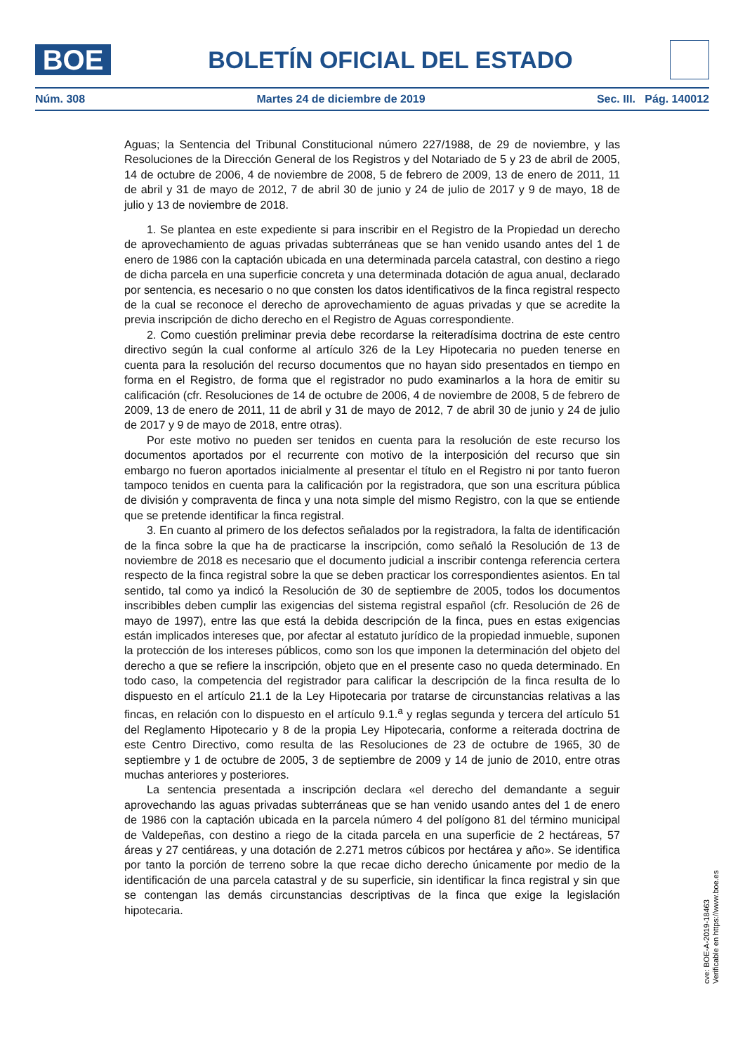BOE
BOLETÍN OFICIAL DEL ESTADO
Núm. 308 Martes 24 de diciembre de 2019 Sec. III. Pág. 140012
Aguas; la Sentencia del Tribunal Constitucional número 227/1988, de 29 de noviembre, y las Resoluciones de la Dirección General de los Registros y del Notariado de 5 y 23 de abril de 2005, 14 de octubre de 2006, 4 de noviembre de 2008, 5 de febrero de 2009, 13 de enero de 2011, 11 de abril y 31 de mayo de 2012, 7 de abril 30 de junio y 24 de julio de 2017 y 9 de mayo, 18 de julio y 13 de noviembre de 2018.
1. Se plantea en este expediente si para inscribir en el Registro de la Propiedad un derecho de aprovechamiento de aguas privadas subterráneas que se han venido usando antes del 1 de enero de 1986 con la captación ubicada en una determinada parcela catastral, con destino a riego de dicha parcela en una superficie concreta y una determinada dotación de agua anual, declarado por sentencia, es necesario o no que consten los datos identificativos de la finca registral respecto de la cual se reconoce el derecho de aprovechamiento de aguas privadas y que se acredite la previa inscripción de dicho derecho en el Registro de Aguas correspondiente.
2. Como cuestión preliminar previa debe recordarse la reiteradísima doctrina de este centro directivo según la cual conforme al artículo 326 de la Ley Hipotecaria no pueden tenerse en cuenta para la resolución del recurso documentos que no hayan sido presentados en tiempo en forma en el Registro, de forma que el registrador no pudo examinarlos a la hora de emitir su calificación (cfr. Resoluciones de 14 de octubre de 2006, 4 de noviembre de 2008, 5 de febrero de 2009, 13 de enero de 2011, 11 de abril y 31 de mayo de 2012, 7 de abril 30 de junio y 24 de julio de 2017 y 9 de mayo de 2018, entre otras).
Por este motivo no pueden ser tenidos en cuenta para la resolución de este recurso los documentos aportados por el recurrente con motivo de la interposición del recurso que sin embargo no fueron aportados inicialmente al presentar el título en el Registro ni por tanto fueron tampoco tenidos en cuenta para la calificación por la registradora, que son una escritura pública de división y compraventa de finca y una nota simple del mismo Registro, con la que se entiende que se pretende identificar la finca registral.
3. En cuanto al primero de los defectos señalados por la registradora, la falta de identificación de la finca sobre la que ha de practicarse la inscripción, como señaló la Resolución de 13 de noviembre de 2018 es necesario que el documento judicial a inscribir contenga referencia certera respecto de la finca registral sobre la que se deben practicar los correspondientes asientos. En tal sentido, tal como ya indicó la Resolución de 30 de septiembre de 2005, todos los documentos inscribibles deben cumplir las exigencias del sistema registral español (cfr. Resolución de 26 de mayo de 1997), entre las que está la debida descripción de la finca, pues en estas exigencias están implicados intereses que, por afectar al estatuto jurídico de la propiedad inmueble, suponen la protección de los intereses públicos, como son los que imponen la determinación del objeto del derecho a que se refiere la inscripción, objeto que en el presente caso no queda determinado. En todo caso, la competencia del registrador para calificar la descripción de la finca resulta de lo dispuesto en el artículo 21.1 de la Ley Hipotecaria por tratarse de circunstancias relativas a las fincas, en relación con lo dispuesto en el artículo 9.1.<sup>a</sup> y reglas segunda y tercera del artículo 51 del Reglamento Hipotecario y 8 de la propia Ley Hipotecaria, conforme a reiterada doctrina de este Centro Directivo, como resulta de las Resoluciones de 23 de octubre de 1965, 30 de septiembre y 1 de octubre de 2005, 3 de septiembre de 2009 y 14 de junio de 2010, entre otras muchas anteriores y posteriores.
La sentencia presentada a inscripción declara «el derecho del demandante a seguir aprovechando las aguas privadas subterráneas que se han venido usando antes del 1 de enero de 1986 con la captación ubicada en la parcela número 4 del polígono 81 del término municipal de Valdepeñas, con destino a riego de la citada parcela en una superficie de 2 hectáreas, 57 áreas y 27 centiáreas, y una dotación de 2.271 metros cúbicos por hectárea y año». Se identifica por tanto la porción de terreno sobre la que recae dicho derecho únicamente por medio de la identificación de una parcela catastral y de su superficie, sin identificar la finca registral y sin que se contengan las demás circunstancias descriptivas de la finca que exige la legislación hipotecaria.
cve: BOE-A-2019-18463
Verificable en https://www.boe.es